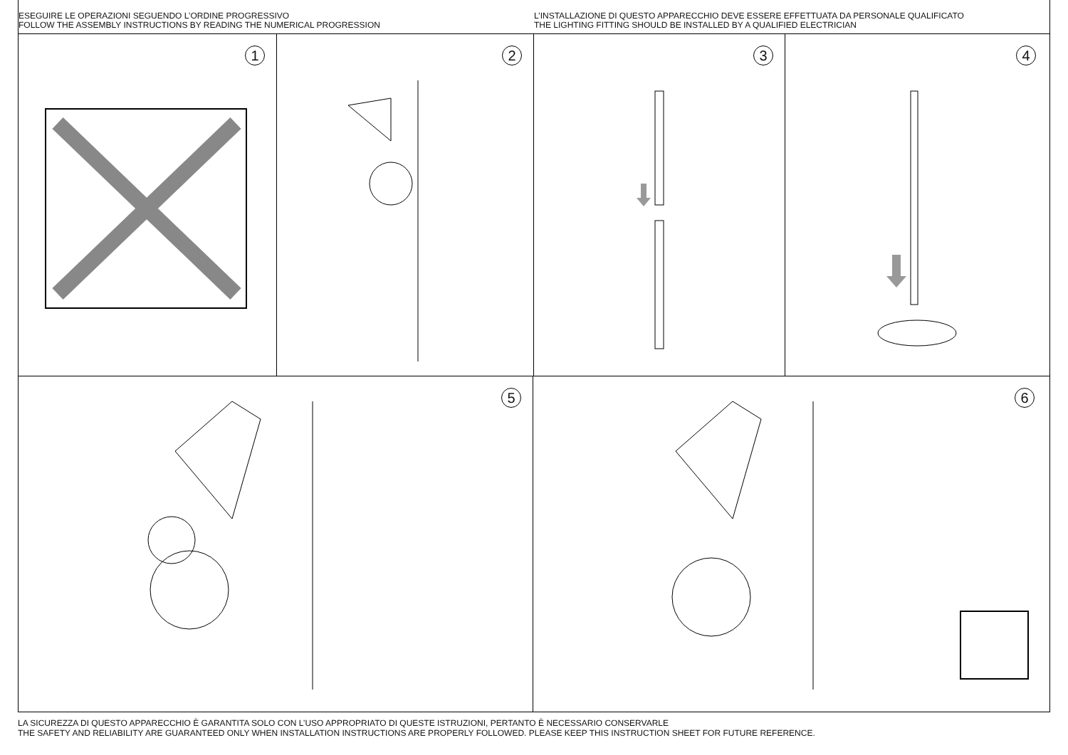ESEGUIRE LE OPERAZIONI SEGUENDO L’ORDINE PROGRESSIVO
FOLLOW THE ASSEMBLY INSTRUCTIONS BY READING THE NUMERICAL PROGRESSION
L’INSTALLAZIONE DI QUESTO APPARECCHIO DEVE ESSERE EFFETTUATA DA PERSONALE QUALIFICATO
THE LIGHTING FITTING SHOULD BE INSTALLED BY A QUALIFIED ELECTRICIAN
1
2
3
4
5
6
LA SICUREZZA DI QUESTO APPARECCHIO È GARANTITA SOLO CON L’USO APPROPRIATO DI QUESTE ISTRUZIONI, PERTANTO È NECESSARIO CONSERVARLE
THE SAFETY AND RELIABILITY ARE GUARANTEED ONLY WHEN INSTALLATION INSTRUCTIONS ARE PROPERLY FOLLOWED. PLEASE KEEP THIS INSTRUCTION SHEET FOR FUTURE REFERENCE.